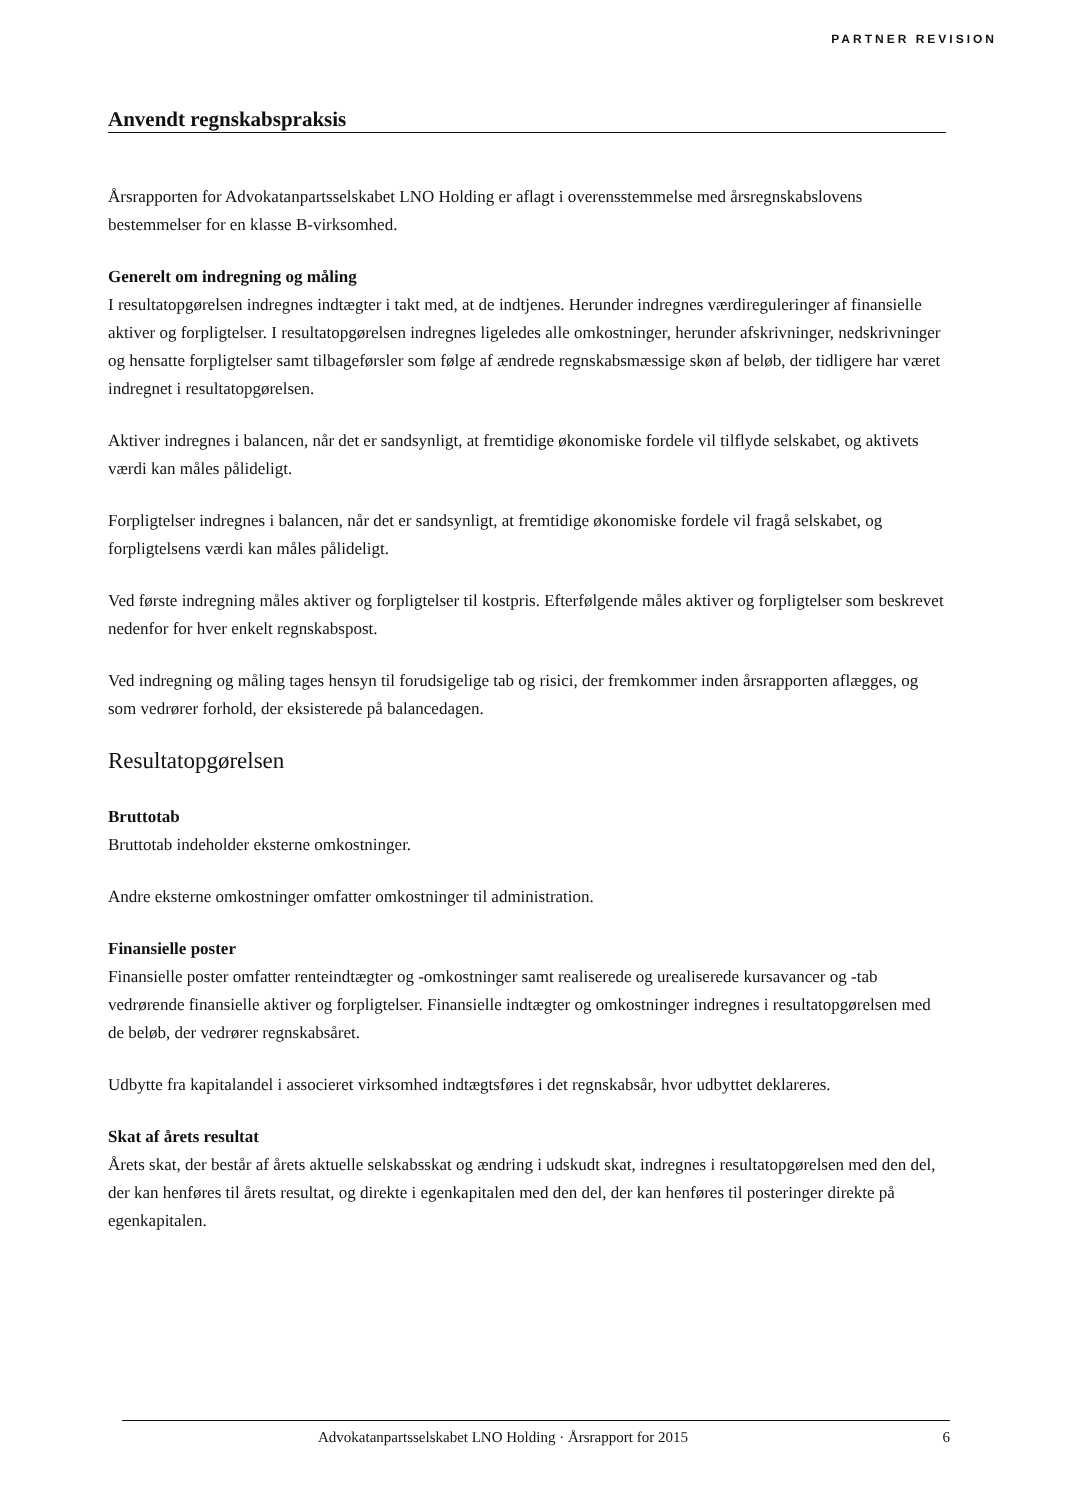PARTNER REVISION
Anvendt regnskabspraksis
Årsrapporten for Advokatanpartsselskabet LNO Holding er aflagt i overensstemmelse med årsregnskabslovens bestemmelser for en klasse B-virksomhed.
Generelt om indregning og måling
I resultatopgørelsen indregnes indtægter i takt med, at de indtjenes. Herunder indregnes værdireguleringer af finansielle aktiver og forpligtelser. I resultatopgørelsen indregnes ligeledes alle omkostninger, herunder afskrivninger, nedskrivninger og hensatte forpligtelser samt tilbageførsler som følge af ændrede regnskabsmæssige skøn af beløb, der tidligere har været indregnet i resultatopgørelsen.
Aktiver indregnes i balancen, når det er sandsynligt, at fremtidige økonomiske fordele vil tilflyde selskabet, og aktivets værdi kan måles pålideligt.
Forpligtelser indregnes i balancen, når det er sandsynligt, at fremtidige økonomiske fordele vil fragå selskabet, og forpligtelsens værdi kan måles pålideligt.
Ved første indregning måles aktiver og forpligtelser til kostpris. Efterfølgende måles aktiver og forpligtelser som beskrevet nedenfor for hver enkelt regnskabspost.
Ved indregning og måling tages hensyn til forudsigelige tab og risici, der fremkommer inden årsrapporten aflægges, og som vedrører forhold, der eksisterede på balancedagen.
Resultatopgørelsen
Bruttotab
Bruttotab indeholder eksterne omkostninger.
Andre eksterne omkostninger omfatter omkostninger til administration.
Finansielle poster
Finansielle poster omfatter renteindtægter og -omkostninger samt realiserede og urealiserede kursavancer og -tab vedrørende finansielle aktiver og forpligtelser. Finansielle indtægter og omkostninger indregnes i resultatopgørelsen med de beløb, der vedrører regnskabsåret.
Udbytte fra kapitalandel i associeret virksomhed indtægtsføres i det regnskabsår, hvor udbyttet deklareres.
Skat af årets resultat
Årets skat, der består af årets aktuelle selskabsskat og ændring i udskudt skat, indregnes i resultatopgørelsen med den del, der kan henføres til årets resultat, og direkte i egenkapitalen med den del, der kan henføres til posteringer direkte på egenkapitalen.
Advokatanpartsselskabet LNO Holding · Årsrapport for 2015 6